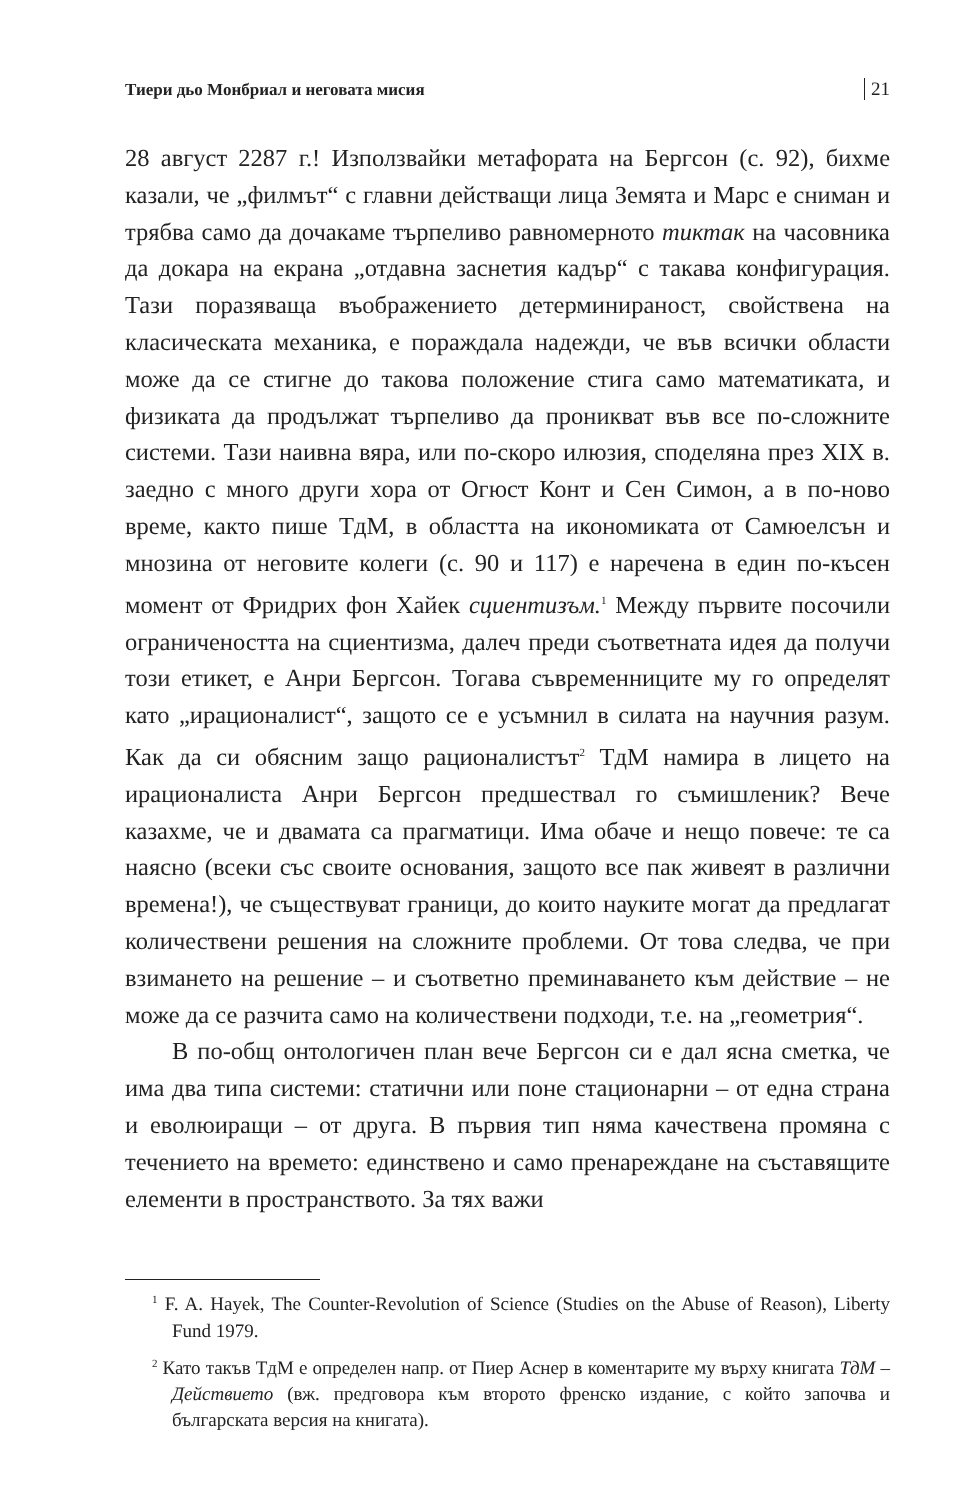Тиери дьо Монбриал и неговата мисия 21
28 август 2287 г.! Използвайки метафората на Бергсон (с. 92), бихме казали, че „филмът“ с главни действащи лица Земята и Марс е сниман и трябва само да дочакаме търпеливо равномерното тиктак на часовника да докара на екрана „отдавна заснетия кадър“ с такава конфигурация. Тази поразяваща въображението детерминираност, свойствена на класическата механика, е пораждала надежди, че във всички области може да се стигне до такова положение стига само математиката, и физиката да продължат търпеливо да проникват във все по-сложните системи. Тази наивна вяра, или по-скоро илюзия, споделяна през XIX в. заедно с много други хора от Огюст Конт и Сен Симон, а в по-ново време, както пише ТдМ, в областта на икономиката от Самюелсън и мнозина от неговите колеги (с. 90 и 117) е наречена в един по-късен момент от Фридрих фон Хайек сциентизъм.<sup>1</sup> Между първите посочили ограничеността на сциентизма, далеч преди съответната идея да получи този етикет, е Анри Бергсон. Тогава съвременниците му го определят като „ирационалист“, защото се е усъмнил в силата на научния разум. Как да си обясним защо рационалистът<sup>2</sup> ТдМ намира в лицето на ирационалиста Анри Бергсон предшествал го съмишленик? Вече казахме, че и двамата са прагматици. Има обаче и нещо повече: те са наясно (всеки със своите основания, защото все пак живеят в различни времена!), че съществуват граници, до които науките могат да предлагат количествени решения на сложните проблеми. От това следва, че при взимането на решение – и съответно преминаването към действие – не може да се разчита само на количествени подходи, т.е. на „геометрия“.
В по-общ онтологичен план вече Бергсон си е дал ясна сметка, че има два типа системи: статични или поне стационарни – от една страна и еволюиращи – от друга. В първия тип няма качествена промяна с течението на времето: единствено и само пренареждане на съставящите елементи в пространството. За тях важи
<sup>1</sup> F. A. Hayek, The Counter-Revolution of Science (Studies on the Abuse of Reason), Liberty Fund 1979.
<sup>2</sup> Като такъв ТдМ е определен напр. от Пиер Аснер в коментарите му върху книгата ТдМ – Действието (вж. предговора към второто френско издание, с който започва и българската версия на книгата).